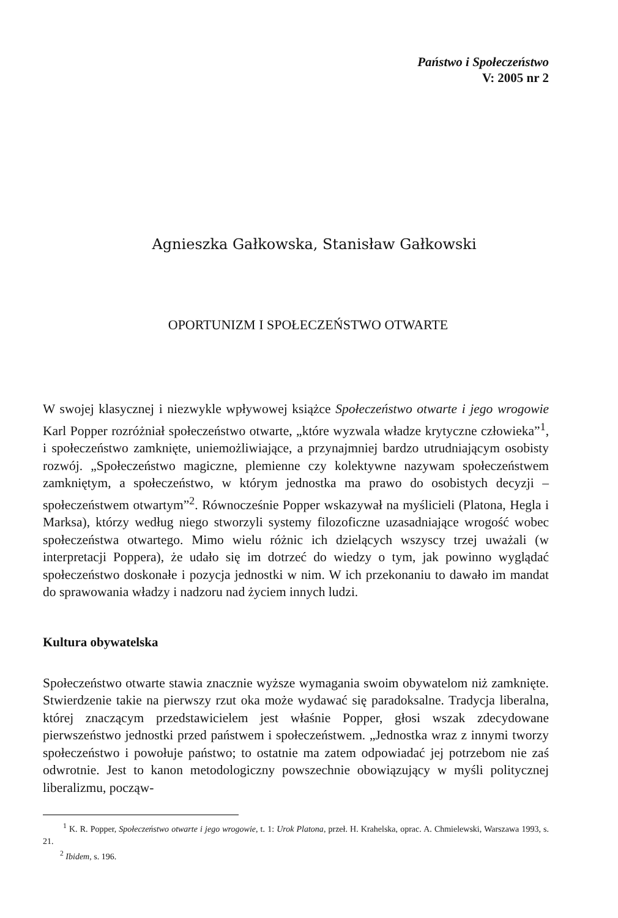Państwo i Społeczeństwo
V: 2005 nr 2
Agnieszka Gałkowska, Stanisław Gałkowski
OPORTUNIZM I SPOŁECZEŃSTWO OTWARTE
W swojej klasycznej i niezwykle wpływowej książce Społeczeństwo otwarte i jego wrogowie Karl Popper rozróżniał społeczeństwo otwarte, „które wyzwala władze krytyczne człowieka”<sup>1</sup>, i społeczeństwo zamknięte, uniemożliwiające, a przynajmniej bardzo utrudniającym osobisty rozwój. „Społeczeństwo magiczne, plemienne czy kolektywne nazywam społeczeństwem zamkniętym, a społeczeństwo, w którym jednostka ma prawo do osobistych decyzji – społeczeństwem otwartym”<sup>2</sup>. Równocześnie Popper wskazywał na myślicieli (Platona, Hegla i Marksa), którzy według niego stworzyli systemy filozoficzne uzasadniające wrogość wobec społeczeństwa otwartego. Mimo wielu różnic ich dzielących wszyscy trzej uważali (w interpretacji Poppera), że udało się im dotrzeć do wiedzy o tym, jak powinno wyglądać społeczeństwo doskonałe i pozycja jednostki w nim. W ich przekonaniu to dawało im mandat do sprawowania władzy i nadzoru nad życiem innych ludzi.
Kultura obywatelska
Społeczeństwo otwarte stawia znacznie wyższe wymagania swoim obywatelom niż zamknięte. Stwierdzenie takie na pierwszy rzut oka może wydawać się paradoksalne. Tradycja liberalna, której znaczącym przedstawicielem jest właśnie Popper, głosi wszak zdecydowane pierwszeństwo jednostki przed państwem i społeczeństwem. „Jednostka wraz z innymi tworzy społeczeństwo i powołuje państwo; to ostatnie ma zatem odpowiadać jej potrzebom nie zaś odwrotnie. Jest to kanon metodologiczny powszechnie obowiązujący w myśli politycznej liberalizmu, począw-
<sup>1</sup> K. R. Popper, Społeczeństwo otwarte i jego wrogowie, t. 1: Urok Platona, przeł. H. Krahelska, oprac. A. Chmielewski, Warszawa 1993, s. 21.
<sup>2</sup> Ibidem, s. 196.